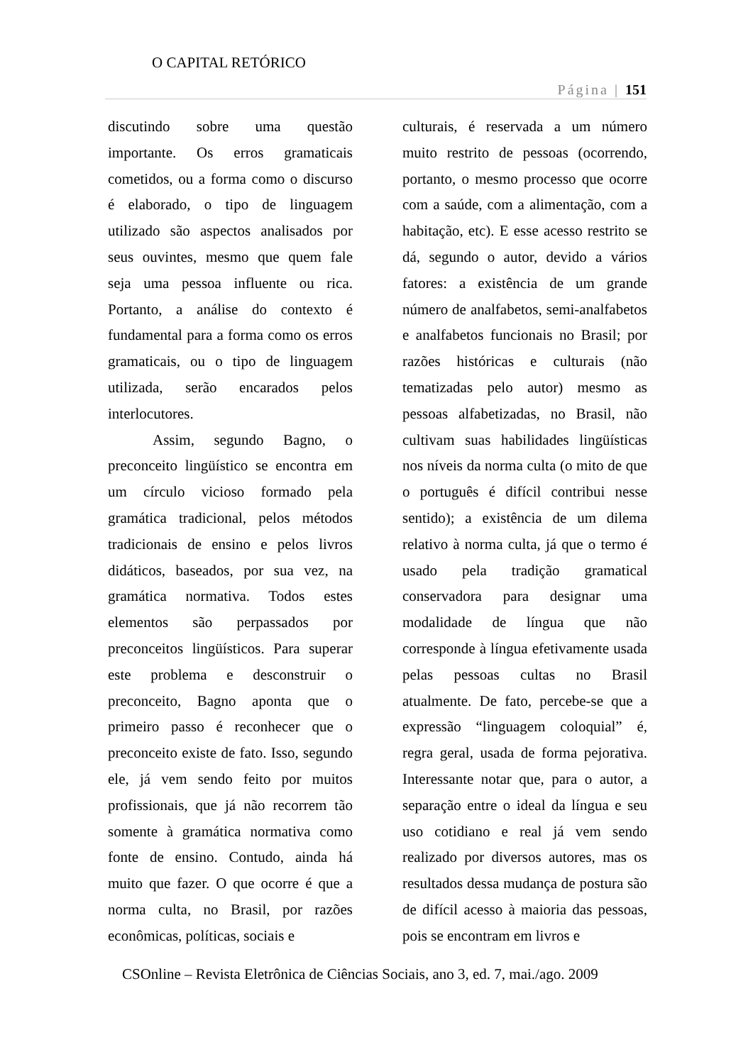O CAPITAL RETÓRICO
Página | 151
discutindo sobre uma questão importante. Os erros gramaticais cometidos, ou a forma como o discurso é elaborado, o tipo de linguagem utilizado são aspectos analisados por seus ouvintes, mesmo que quem fale seja uma pessoa influente ou rica. Portanto, a análise do contexto é fundamental para a forma como os erros gramaticais, ou o tipo de linguagem utilizada, serão encarados pelos interlocutores.
Assim, segundo Bagno, o preconceito lingüístico se encontra em um círculo vicioso formado pela gramática tradicional, pelos métodos tradicionais de ensino e pelos livros didáticos, baseados, por sua vez, na gramática normativa. Todos estes elementos são perpassados por preconceitos lingüísticos. Para superar este problema e desconstruir o preconceito, Bagno aponta que o primeiro passo é reconhecer que o preconceito existe de fato. Isso, segundo ele, já vem sendo feito por muitos profissionais, que já não recorrem tão somente à gramática normativa como fonte de ensino. Contudo, ainda há muito que fazer. O que ocorre é que a norma culta, no Brasil, por razões econômicas, políticas, sociais e
culturais, é reservada a um número muito restrito de pessoas (ocorrendo, portanto, o mesmo processo que ocorre com a saúde, com a alimentação, com a habitação, etc). E esse acesso restrito se dá, segundo o autor, devido a vários fatores: a existência de um grande número de analfabetos, semi-analfabetos e analfabetos funcionais no Brasil; por razões históricas e culturais (não tematizadas pelo autor) mesmo as pessoas alfabetizadas, no Brasil, não cultivam suas habilidades lingüísticas nos níveis da norma culta (o mito de que o português é difícil contribui nesse sentido); a existência de um dilema relativo à norma culta, já que o termo é usado pela tradição gramatical conservadora para designar uma modalidade de língua que não corresponde à língua efetivamente usada pelas pessoas cultas no Brasil atualmente. De fato, percebe-se que a expressão “linguagem coloquial” é, regra geral, usada de forma pejorativa. Interessante notar que, para o autor, a separação entre o ideal da língua e seu uso cotidiano e real já vem sendo realizado por diversos autores, mas os resultados dessa mudança de postura são de difícil acesso à maioria das pessoas, pois se encontram em livros e
CSOnline – Revista Eletrônica de Ciências Sociais, ano 3, ed. 7, mai./ago. 2009